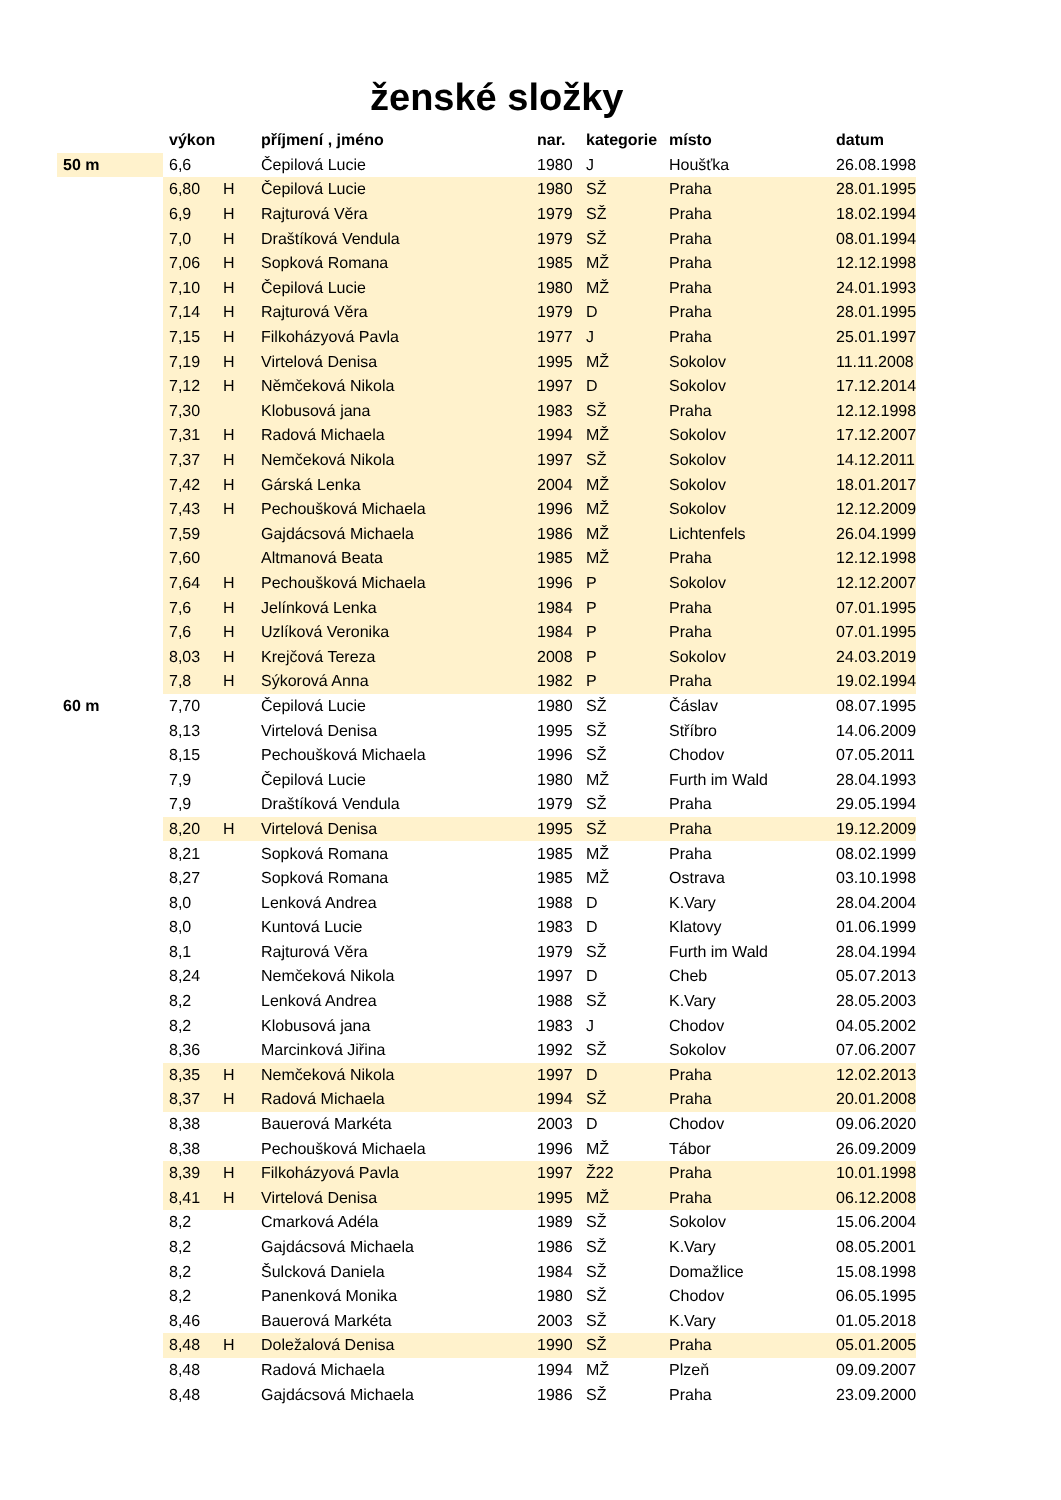ženské složky
| | výkon | | příjmení , jméno | nar. | kategorie | místo | datum |
| --- | --- | --- | --- | --- | --- | --- | --- |
| 50 m | 6,6 | | Čepilová Lucie | 1980 | J | Houšťka | 26.08.1998 |
| | 6,80 | H | Čepilová Lucie | 1980 | SŽ | Praha | 28.01.1995 |
| | 6,9 | H | Rajturová Věra | 1979 | SŽ | Praha | 18.02.1994 |
| | 7,0 | H | Draštíková Vendula | 1979 | SŽ | Praha | 08.01.1994 |
| | 7,06 | H | Sopková Romana | 1985 | MŽ | Praha | 12.12.1998 |
| | 7,10 | H | Čepilová Lucie | 1980 | MŽ | Praha | 24.01.1993 |
| | 7,14 | H | Rajturová Věra | 1979 | D | Praha | 28.01.1995 |
| | 7,15 | H | Filkoházyová Pavla | 1977 | J | Praha | 25.01.1997 |
| | 7,19 | H | Virtelová Denisa | 1995 | MŽ | Sokolov | 11.11.2008 |
| | 7,12 | H | Němčeková Nikola | 1997 | D | Sokolov | 17.12.2014 |
| | 7,30 | | Klobusová jana | 1983 | SŽ | Praha | 12.12.1998 |
| | 7,31 | H | Radová Michaela | 1994 | MŽ | Sokolov | 17.12.2007 |
| | 7,37 | H | Nemčeková Nikola | 1997 | SŽ | Sokolov | 14.12.2011 |
| | 7,42 | H | Gárská Lenka | 2004 | MŽ | Sokolov | 18.01.2017 |
| | 7,43 | H | Pechoušková Michaela | 1996 | MŽ | Sokolov | 12.12.2009 |
| | 7,59 | | Gajdácsová Michaela | 1986 | MŽ | Lichtenfels | 26.04.1999 |
| | 7,60 | | Altmanová Beata | 1985 | MŽ | Praha | 12.12.1998 |
| | 7,64 | H | Pechoušková Michaela | 1996 | P | Sokolov | 12.12.2007 |
| | 7,6 | H | Jelínková Lenka | 1984 | P | Praha | 07.01.1995 |
| | 7,6 | H | Uzlíková Veronika | 1984 | P | Praha | 07.01.1995 |
| | 8,03 | H | Krejčová Tereza | 2008 | P | Sokolov | 24.03.2019 |
| | 7,8 | H | Sýkorová Anna | 1982 | P | Praha | 19.02.1994 |
| 60 m | 7,70 | | Čepilová Lucie | 1980 | SŽ | Čáslav | 08.07.1995 |
| | 8,13 | | Virtelová Denisa | 1995 | SŽ | Stříbro | 14.06.2009 |
| | 8,15 | | Pechoušková Michaela | 1996 | SŽ | Chodov | 07.05.2011 |
| | 7,9 | | Čepilová Lucie | 1980 | MŽ | Furth im Wald | 28.04.1993 |
| | 7,9 | | Draštíková Vendula | 1979 | SŽ | Praha | 29.05.1994 |
| | 8,20 | H | Virtelová Denisa | 1995 | SŽ | Praha | 19.12.2009 |
| | 8,21 | | Sopková Romana | 1985 | MŽ | Praha | 08.02.1999 |
| | 8,27 | | Sopková Romana | 1985 | MŽ | Ostrava | 03.10.1998 |
| | 8,0 | | Lenková Andrea | 1988 | D | K.Vary | 28.04.2004 |
| | 8,0 | | Kuntová Lucie | 1983 | D | Klatovy | 01.06.1999 |
| | 8,1 | | Rajturová Věra | 1979 | SŽ | Furth im Wald | 28.04.1994 |
| | 8,24 | | Nemčeková Nikola | 1997 | D | Cheb | 05.07.2013 |
| | 8,2 | | Lenková Andrea | 1988 | SŽ | K.Vary | 28.05.2003 |
| | 8,2 | | Klobusová jana | 1983 | J | Chodov | 04.05.2002 |
| | 8,36 | | Marcinková Jiřina | 1992 | SŽ | Sokolov | 07.06.2007 |
| | 8,35 | H | Nemčeková Nikola | 1997 | D | Praha | 12.02.2013 |
| | 8,37 | H | Radová Michaela | 1994 | SŽ | Praha | 20.01.2008 |
| | 8,38 | | Bauerová Markéta | 2003 | D | Chodov | 09.06.2020 |
| | 8,38 | | Pechoušková Michaela | 1996 | MŽ | Tábor | 26.09.2009 |
| | 8,39 | H | Filkoházyová Pavla | 1997 | Ž22 | Praha | 10.01.1998 |
| | 8,41 | H | Virtelová Denisa | 1995 | MŽ | Praha | 06.12.2008 |
| | 8,2 | | Cmarková Adéla | 1989 | SŽ | Sokolov | 15.06.2004 |
| | 8,2 | | Gajdácsová Michaela | 1986 | SŽ | K.Vary | 08.05.2001 |
| | 8,2 | | Šulcková Daniela | 1984 | SŽ | Domažlice | 15.08.1998 |
| | 8,2 | | Panenková Monika | 1980 | SŽ | Chodov | 06.05.1995 |
| | 8,46 | | Bauerová Markéta | 2003 | SŽ | K.Vary | 01.05.2018 |
| | 8,48 | H | Doležalová Denisa | 1990 | SŽ | Praha | 05.01.2005 |
| | 8,48 | | Radová Michaela | 1994 | MŽ | Plzeň | 09.09.2007 |
| | 8,48 | | Gajdácsová Michaela | 1986 | SŽ | Praha | 23.09.2000 |